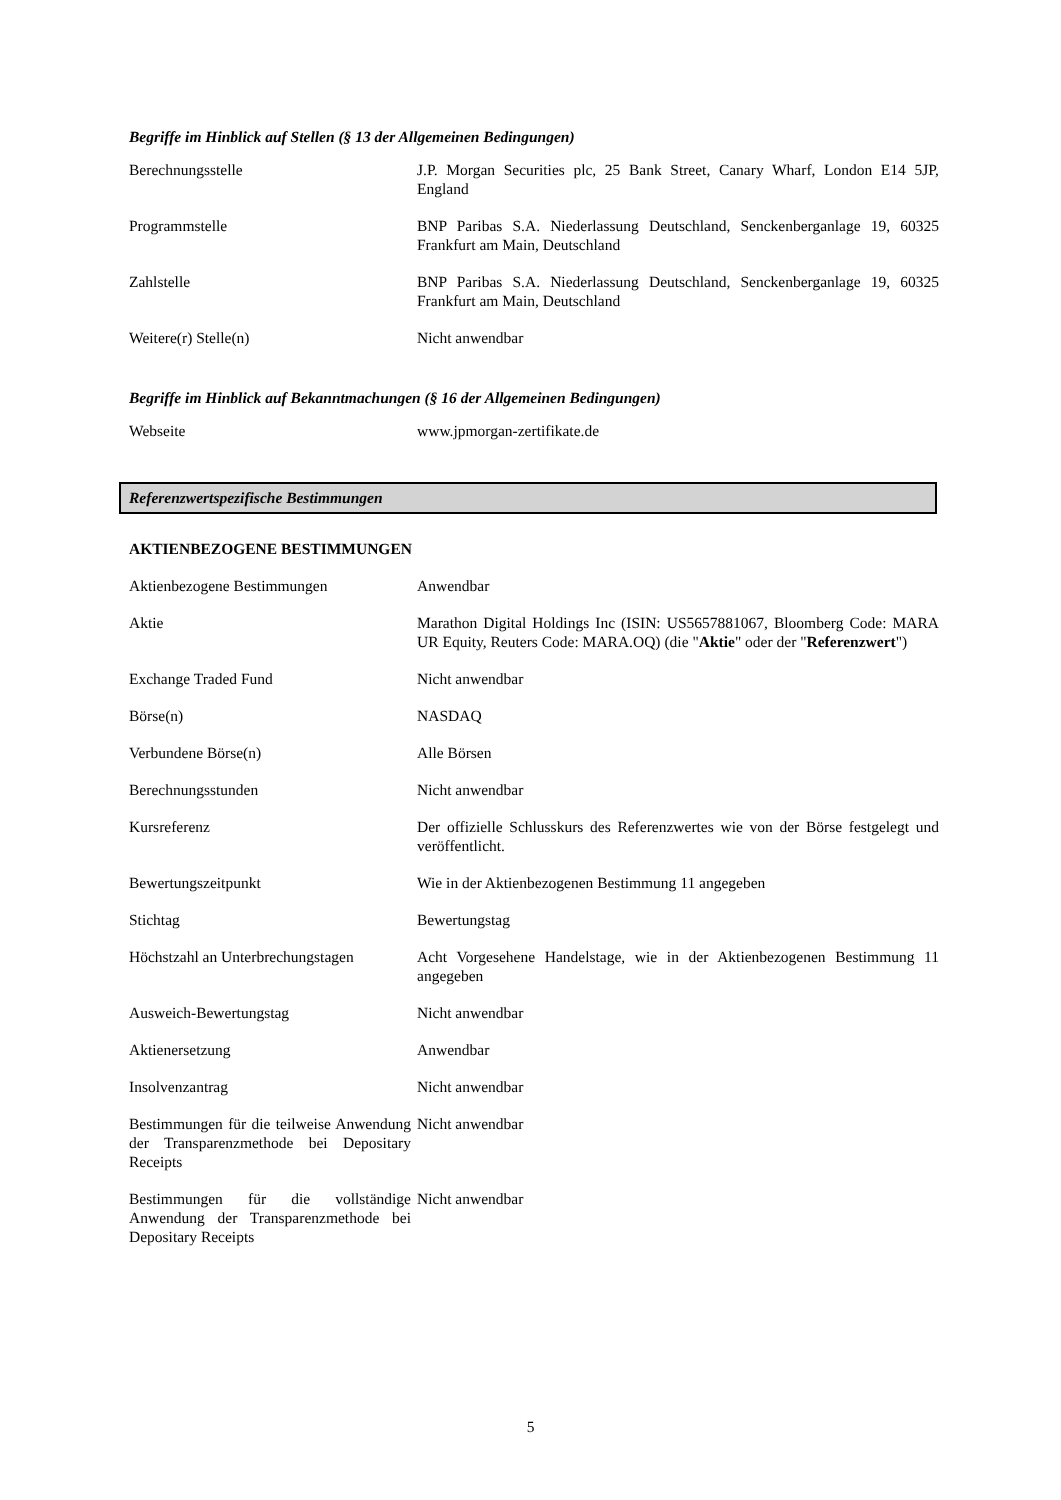Begriffe im Hinblick auf Stellen (§ 13 der Allgemeinen Bedingungen)
| Berechnungsstelle | J.P. Morgan Securities plc, 25 Bank Street, Canary Wharf, London E14 5JP, England |
| Programmstelle | BNP Paribas S.A. Niederlassung Deutschland, Senckenberganlage 19, 60325 Frankfurt am Main, Deutschland |
| Zahlstelle | BNP Paribas S.A. Niederlassung Deutschland, Senckenberganlage 19, 60325 Frankfurt am Main, Deutschland |
| Weitere(r) Stelle(n) | Nicht anwendbar |
Begriffe im Hinblick auf Bekanntmachungen (§ 16 der Allgemeinen Bedingungen)
| Webseite | www.jpmorgan-zertifikate.de |
Referenzwertspezifische Bestimmungen
AKTIENBEZOGENE BESTIMMUNGEN
| Aktienbezogene Bestimmungen | Anwendbar |
| Aktie | Marathon Digital Holdings Inc (ISIN: US5657881067, Bloomberg Code: MARA UR Equity, Reuters Code: MARA.OQ) (die " Aktie " oder der " Referenzwert ") |
| Exchange Traded Fund | Nicht anwendbar |
| Börse(n) | NASDAQ |
| Verbundene Börse(n) | Alle Börsen |
| Berechnungsstunden | Nicht anwendbar |
| Kursreferenz | Der offizielle Schlusskurs des Referenzwertes wie von der Börse festgelegt und veröffentlicht. |
| Bewertungszeitpunkt | Wie in der Aktienbezogenen Bestimmung 11 angegeben |
| Stichtag | Bewertungstag |
| Höchstzahl an Unterbrechungstagen | Acht Vorgesehene Handelstage, wie in der Aktienbezogenen Bestimmung 11 angegeben |
| Ausweich-Bewertungstag | Nicht anwendbar |
| Aktienersetzung | Anwendbar |
| Insolvenzantrag | Nicht anwendbar |
| Bestimmungen für die teilweise Anwendung der Transparenzmethode bei Depositary Receipts | Nicht anwendbar |
| Bestimmungen für die vollständige Anwendung der Transparenzmethode bei Depositary Receipts | Nicht anwendbar |
5